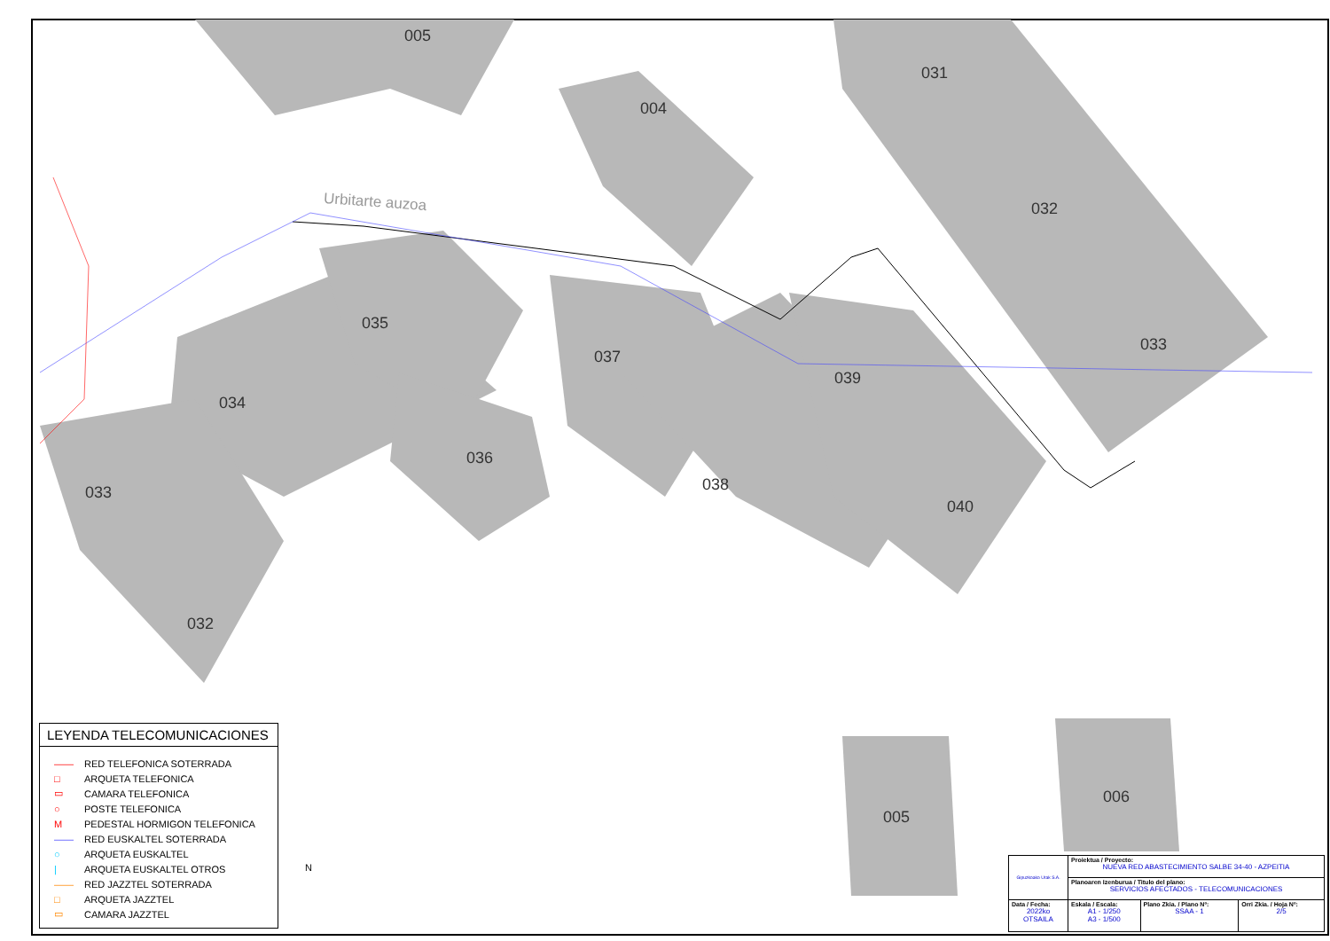005
004
031
032
Urbitarte auzoa
033
035
037
039
034
036
038
040
033
032
006
005
N
LEYENDA TELECOMUNICACIONES
| —— | RED TELEFONICA SOTERRADA |
| □ | ARQUETA TELEFONICA |
| ▭ | CAMARA TELEFONICA |
| ○ | POSTE TELEFONICA |
| M | PEDESTAL HORMIGON TELEFONICA |
| —— | RED EUSKALTEL SOTERRADA |
| ○ | ARQUETA EUSKALTEL |
| / | ARQUETA EUSKALTEL OTROS |
| —— | RED JAZZTEL SOTERRADA |
| □ | ARQUETA JAZZTEL |
| ▭ | CAMARA JAZZTEL |
| Gipuzkoako Urak S.A. | Proiektua / Proyecto: NUEVA RED ABASTECIMIENTO SALBE 34-40 - AZPEITIA | | |
| | Planoaren Izenburua / Titulo del plano: SERVICIOS AFECTADOS - TELECOMUNICACIONES | | |
| Data / Fecha: 2022ko OTSAILA | Eskala / Escala: A1 - 1/250 A3 - 1/500 | Plano Zkia. / Plano Nº: SSAA - 1 | Orri Zkia. / Hoja Nº: 2/5 |